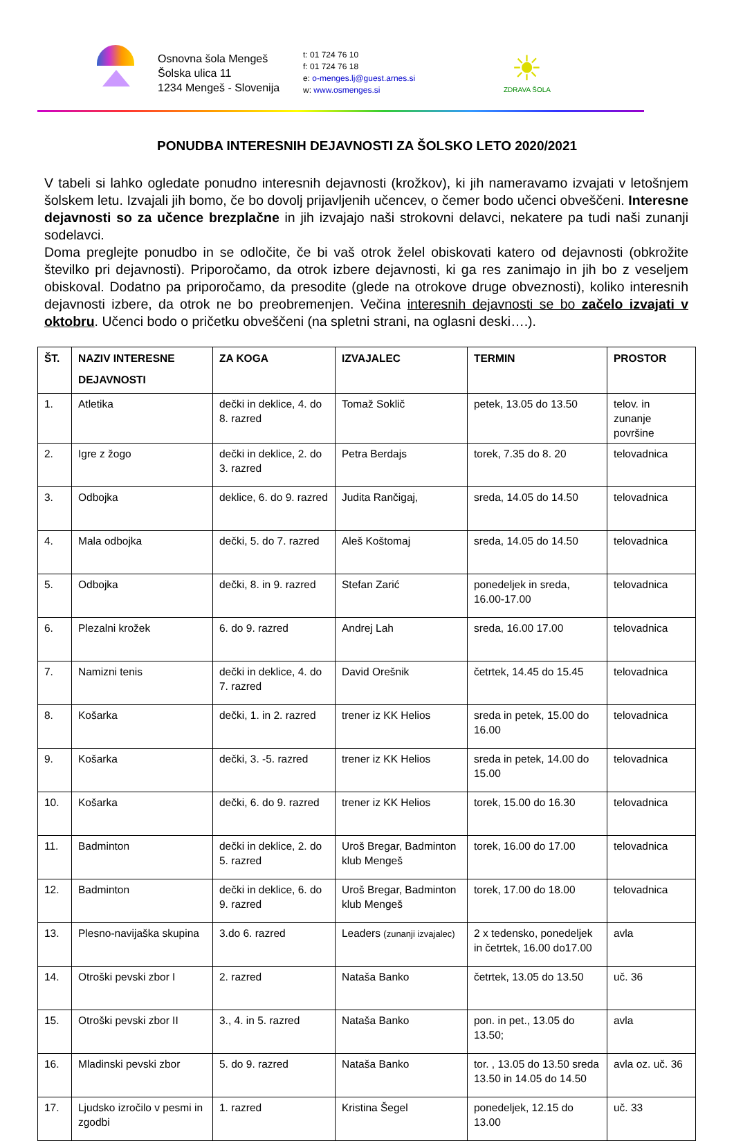Osnovna šola Mengeš
Šolska ulica 11
1234 Mengeš - Slovenija
t: 01 724 76 10
f: 01 724 76 18
e: o-menges.lj@guest.arnes.si
w: www.osmenges.si
☀
ZDRAVA ŠOLA
PONUDBA INTERESNIH DEJAVNOSTI ZA ŠOLSKO LETO 2020/2021
V tabeli si lahko ogledate ponudno interesnih dejavnosti (krožkov), ki jih nameravamo izvajati v letošnjem šolskem letu. Izvajali jih bomo, če bo dovolj prijavljenih učencev, o čemer bodo učenci obveščeni. Interesne dejavnosti so za učence brezplačne in jih izvajajo naši strokovni delavci, nekatere pa tudi naši zunanji sodelavci.
Doma preglejte ponudbo in se odločite, če bi vaš otrok želel obiskovati katero od dejavnosti (obkrožite številko pri dejavnosti). Priporočamo, da otrok izbere dejavnosti, ki ga res zanimajo in jih bo z veseljem obiskoval. Dodatno pa priporočamo, da presodite (glede na otrokove druge obveznosti), koliko interesnih dejavnosti izbere, da otrok ne bo preobremenjen. Večina interesnih dejavnosti se bo začelo izvajati v oktobru. Učenci bodo o pričetku obveščeni (na spletni strani, na oglasni deski….).
| ŠT. | NAZIV INTERESNE DEJAVNOSTI | ZA KOGA | IZVAJALEC | TERMIN | PROSTOR |
| --- | --- | --- | --- | --- | --- |
| 1. | Atletika | dečki in deklice, 4. do 8. razred | Tomaž Soklič | petek, 13.05 do 13.50 | telov. in zunanje površine |
| 2. | Igre z žogo | dečki in deklice, 2. do 3. razred | Petra Berdajs | torek, 7.35 do 8. 20 | telovadnica |
| 3. | Odbojka | deklice, 6. do 9. razred | Judita Rančigaj, | sreda, 14.05 do 14.50 | telovadnica |
| 4. | Mala odbojka | dečki, 5. do 7. razred | Aleš Koštomaj | sreda, 14.05 do 14.50 | telovadnica |
| 5. | Odbojka | dečki, 8. in 9. razred | Stefan Zarić | ponedeljek in sreda, 16.00-17.00 | telovadnica |
| 6. | Plezalni krožek | 6. do 9. razred | Andrej Lah | sreda, 16.00 17.00 | telovadnica |
| 7. | Namizni tenis | dečki in deklice, 4. do 7. razred | David Orešnik | četrtek, 14.45 do 15.45 | telovadnica |
| 8. | Košarka | dečki, 1. in 2. razred | trener iz KK Helios | sreda in petek, 15.00 do 16.00 | telovadnica |
| 9. | Košarka | dečki, 3. -5. razred | trener iz KK Helios | sreda in petek, 14.00 do 15.00 | telovadnica |
| 10. | Košarka | dečki, 6. do 9. razred | trener iz KK Helios | torek, 15.00 do 16.30 | telovadnica |
| 11. | Badminton | dečki in deklice, 2. do 5. razred | Uroš Bregar, Badminton klub Mengeš | torek, 16.00 do 17.00 | telovadnica |
| 12. | Badminton | dečki in deklice, 6. do 9. razred | Uroš Bregar, Badminton klub Mengeš | torek, 17.00 do 18.00 | telovadnica |
| 13. | Plesno-navijaška skupina | 3.do 6. razred | Leaders (zunanji izvajalec) | 2 x tedensko, ponedeljek in četrtek, 16.00 do17.00 | avla |
| 14. | Otroški pevski zbor I | 2. razred | Nataša Banko | četrtek, 13.05 do 13.50 | uč. 36 |
| 15. | Otroški pevski zbor II | 3., 4. in 5. razred | Nataša Banko | pon. in pet., 13.05 do 13.50; | avla |
| 16. | Mladinski pevski zbor | 5. do 9. razred | Nataša Banko | tor. , 13.05 do 13.50 sreda 13.50 in 14.05 do 14.50 | avla oz. uč. 36 |
| 17. | Ljudsko izročilo v pesmi in zgodbi | 1. razred | Kristina Šegel | ponedeljek, 12.15 do 13.00 | uč. 33 |